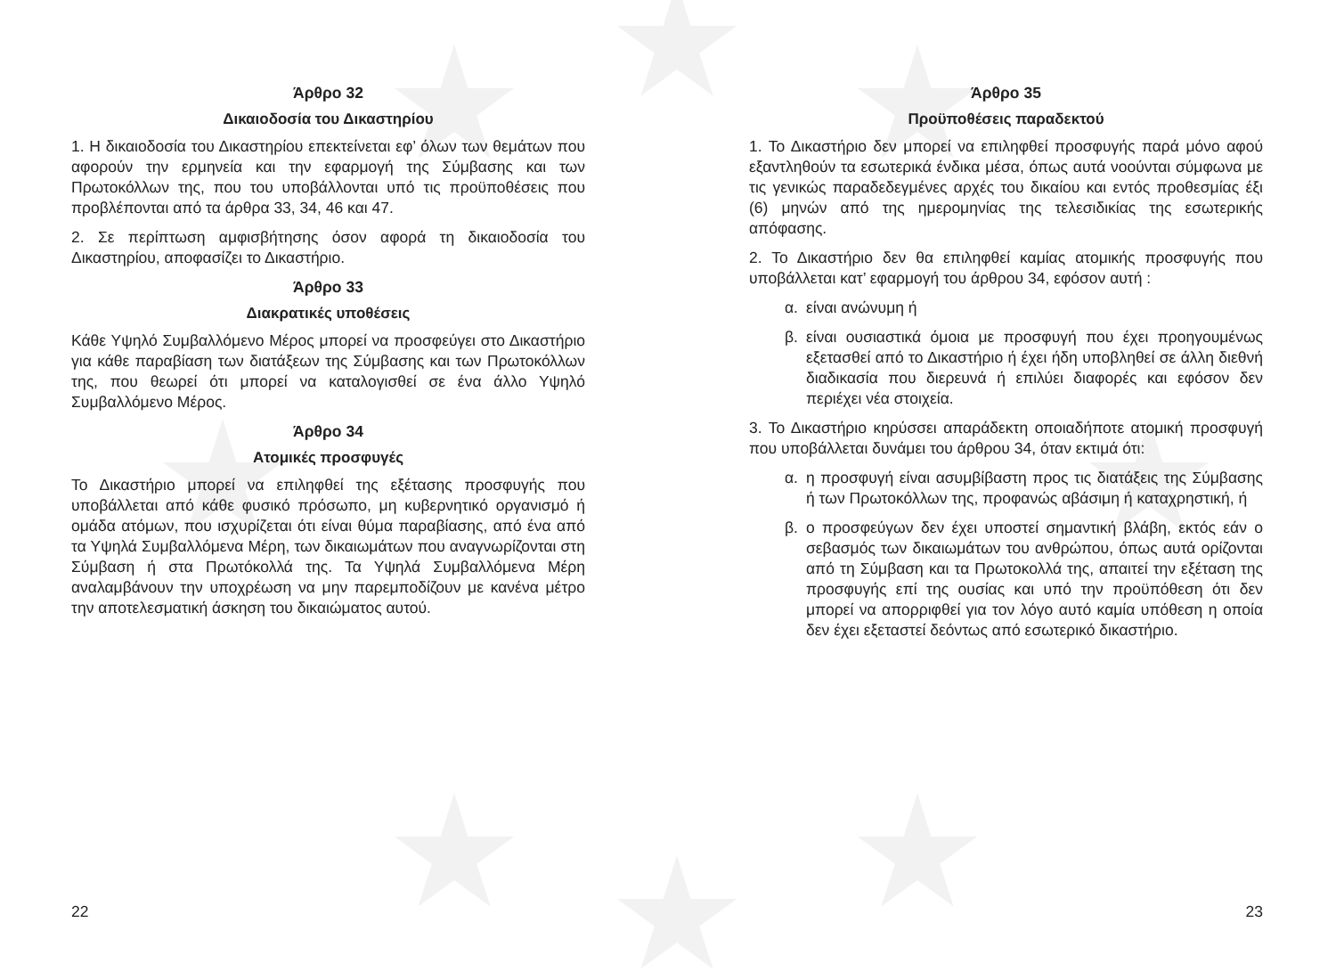Άρθρο 32
Δικαιοδοσία του Δικαστηρίου
1. Η δικαιοδοσία του Δικαστηρίου επεκτείνεται εφ’ όλων των θεμάτων που αφορούν την ερμηνεία και την εφαρμογή της Σύμβασης και των Πρωτοκόλλων της, που του υποβάλλονται υπό τις προϋποθέσεις που προβλέπονται από τα άρθρα 33, 34, 46 και 47.
2. Σε περίπτωση αμφισβήτησης όσον αφορά τη δικαιοδοσία του Δικαστηρίου, αποφασίζει το Δικαστήριο.
Άρθρο 33
Διακρατικές υποθέσεις
Κάθε Υψηλό Συμβαλλόμενο Μέρος μπορεί να προσφεύγει στο Δικαστήριο για κάθε παραβίαση των διατάξεων της Σύμβασης και των Πρωτοκόλλων της, που θεωρεί ότι μπορεί να καταλογισθεί σε ένα άλλο Υψηλό Συμβαλλόμενο Μέρος.
Άρθρο 34
Ατομικές προσφυγές
Το Δικαστήριο μπορεί να επιληφθεί της εξέτασης προσφυγής που υποβάλλεται από κάθε φυσικό πρόσωπο, μη κυβερνητικό οργανισμό ή ομάδα ατόμων, που ισχυρίζεται ότι είναι θύμα παραβίασης, από ένα από τα Υψηλά Συμβαλλόμενα Μέρη, των δικαιωμάτων που αναγνωρίζονται στη Σύμβαση ή στα Πρωτόκολλά της. Τα Υψηλά Συμβαλλόμενα Μέρη αναλαμβάνουν την υποχρέωση να μην παρεμποδίζουν με κανένα μέτρο την αποτελεσματική άσκηση του δικαιώματος αυτού.
22
Άρθρο 35
Προϋποθέσεις παραδεκτού
1. Το Δικαστήριο δεν μπορεί να επιληφθεί προσφυγής παρά μόνο αφού εξαντληθούν τα εσωτερικά ένδικα μέσα, όπως αυτά νοούνται σύμφωνα με τις γενικώς παραδεδεγμένες αρχές του δικαίου και εντός προθεσμίας έξι (6) μηνών από της ημερομηνίας της τελεσιδικίας της εσωτερικής απόφασης.
2. Το Δικαστήριο δεν θα επιληφθεί καμίας ατομικής προσφυγής που υποβάλλεται κατ’ εφαρμογή του άρθρου 34, εφόσον αυτή :
α. είναι ανώνυμη ή
β. είναι ουσιαστικά όμοια με προσφυγή που έχει προηγουμένως εξετασθεί από το Δικαστήριο ή έχει ήδη υποβληθεί σε άλλη διεθνή διαδικασία που διερευνά ή επιλύει διαφορές και εφόσον δεν περιέχει νέα στοιχεία.
3. Το Δικαστήριο κηρύσσει απαράδεκτη οποιαδήποτε ατομική προσφυγή που υποβάλλεται δυνάμει του άρθρου 34, όταν εκτιμά ότι:
α. η προσφυγή είναι ασυμβίβαστη προς τις διατάξεις της Σύμβασης ή των Πρωτοκόλλων της, προφανώς αβάσιμη ή καταχρηστική, ή
β. ο προσφεύγων δεν έχει υποστεί σημαντική βλάβη, εκτός εάν ο σεβασμός των δικαιωμάτων του ανθρώπου, όπως αυτά ορίζονται από τη Σύμβαση και τα Πρωτοκολλά της, απαιτεί την εξέταση της προσφυγής επί της ουσίας και υπό την προϋπόθεση ότι δεν μπορεί να απορριφθεί για τον λόγο αυτό καμία υπόθεση η οποία δεν έχει εξεταστεί δεόντως από εσωτερικό δικαστήριο.
23